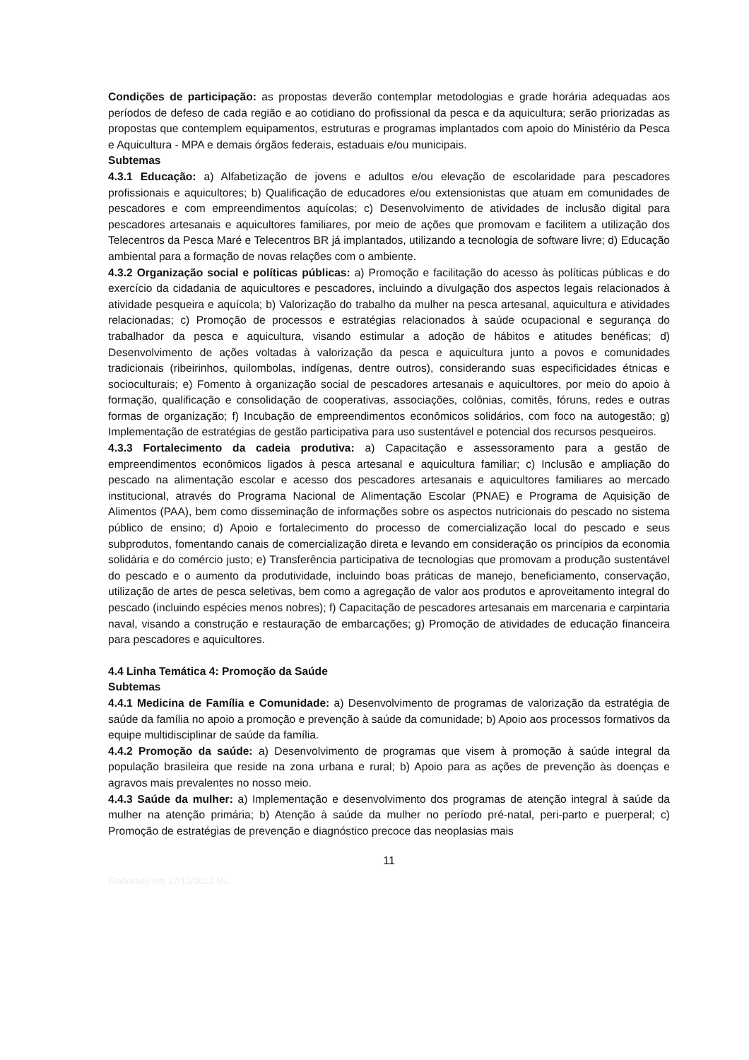Condições de participação: as propostas deverão contemplar metodologias e grade horária adequadas aos períodos de defeso de cada região e ao cotidiano do profissional da pesca e da aquicultura; serão priorizadas as propostas que contemplem equipamentos, estruturas e programas implantados com apoio do Ministério da Pesca e Aquicultura - MPA e demais órgãos federais, estaduais e/ou municipais.
Subtemas
4.3.1 Educação: a) Alfabetização de jovens e adultos e/ou elevação de escolaridade para pescadores profissionais e aquicultores; b) Qualificação de educadores e/ou extensionistas que atuam em comunidades de pescadores e com empreendimentos aquícolas; c) Desenvolvimento de atividades de inclusão digital para pescadores artesanais e aquicultores familiares, por meio de ações que promovam e facilitem a utilização dos Telecentros da Pesca Maré e Telecentros BR já implantados, utilizando a tecnologia de software livre; d) Educação ambiental para a formação de novas relações com o ambiente.
4.3.2 Organização social e políticas públicas: a) Promoção e facilitação do acesso às políticas públicas e do exercício da cidadania de aquicultores e pescadores, incluindo a divulgação dos aspectos legais relacionados à atividade pesqueira e aquícola; b) Valorização do trabalho da mulher na pesca artesanal, aquicultura e atividades relacionadas; c) Promoção de processos e estratégias relacionados à saúde ocupacional e segurança do trabalhador da pesca e aquicultura, visando estimular a adoção de hábitos e atitudes benéficas; d) Desenvolvimento de ações voltadas à valorização da pesca e aquicultura junto a povos e comunidades tradicionais (ribeirinhos, quilombolas, indígenas, dentre outros), considerando suas especificidades étnicas e socioculturais; e) Fomento à organização social de pescadores artesanais e aquicultores, por meio do apoio à formação, qualificação e consolidação de cooperativas, associações, colônias, comitês, fóruns, redes e outras formas de organização; f) Incubação de empreendimentos econômicos solidários, com foco na autogestão; g) Implementação de estratégias de gestão participativa para uso sustentável e potencial dos recursos pesqueiros.
4.3.3 Fortalecimento da cadeia produtiva: a) Capacitação e assessoramento para a gestão de empreendimentos econômicos ligados à pesca artesanal e aquicultura familiar; c) Inclusão e ampliação do pescado na alimentação escolar e acesso dos pescadores artesanais e aquicultores familiares ao mercado institucional, através do Programa Nacional de Alimentação Escolar (PNAE) e Programa de Aquisição de Alimentos (PAA), bem como disseminação de informações sobre os aspectos nutricionais do pescado no sistema público de ensino; d) Apoio e fortalecimento do processo de comercialização local do pescado e seus subprodutos, fomentando canais de comercialização direta e levando em consideração os princípios da economia solidária e do comércio justo; e) Transferência participativa de tecnologias que promovam a produção sustentável do pescado e o aumento da produtividade, incluindo boas práticas de manejo, beneficiamento, conservação, utilização de artes de pesca seletivas, bem como a agregação de valor aos produtos e aproveitamento integral do pescado (incluindo espécies menos nobres); f) Capacitação de pescadores artesanais em marcenaria e carpintaria naval, visando a construção e restauração de embarcações; g) Promoção de atividades de educação financeira para pescadores e aquicultores.
4.4 Linha Temática 4: Promoção da Saúde
Subtemas
4.4.1 Medicina de Família e Comunidade: a) Desenvolvimento de programas de valorização da estratégia de saúde da família no apoio a promoção e prevenção à saúde da comunidade; b) Apoio aos processos formativos da equipe multidisciplinar de saúde da família.
4.4.2 Promoção da saúde: a) Desenvolvimento de programas que visem à promoção à saúde integral da população brasileira que reside na zona urbana e rural; b) Apoio para as ações de prevenção às doenças e agravos mais prevalentes no nosso meio.
4.4.3 Saúde da mulher: a) Implementação e desenvolvimento dos programas de atenção integral à saúde da mulher na atenção primária; b) Atenção à saúde da mulher no período pré-natal, peri-parto e puerperal; c) Promoção de estratégias de prevenção e diagnóstico precoce das neoplasias mais
11
Elaborado em 17/12/2012 ML